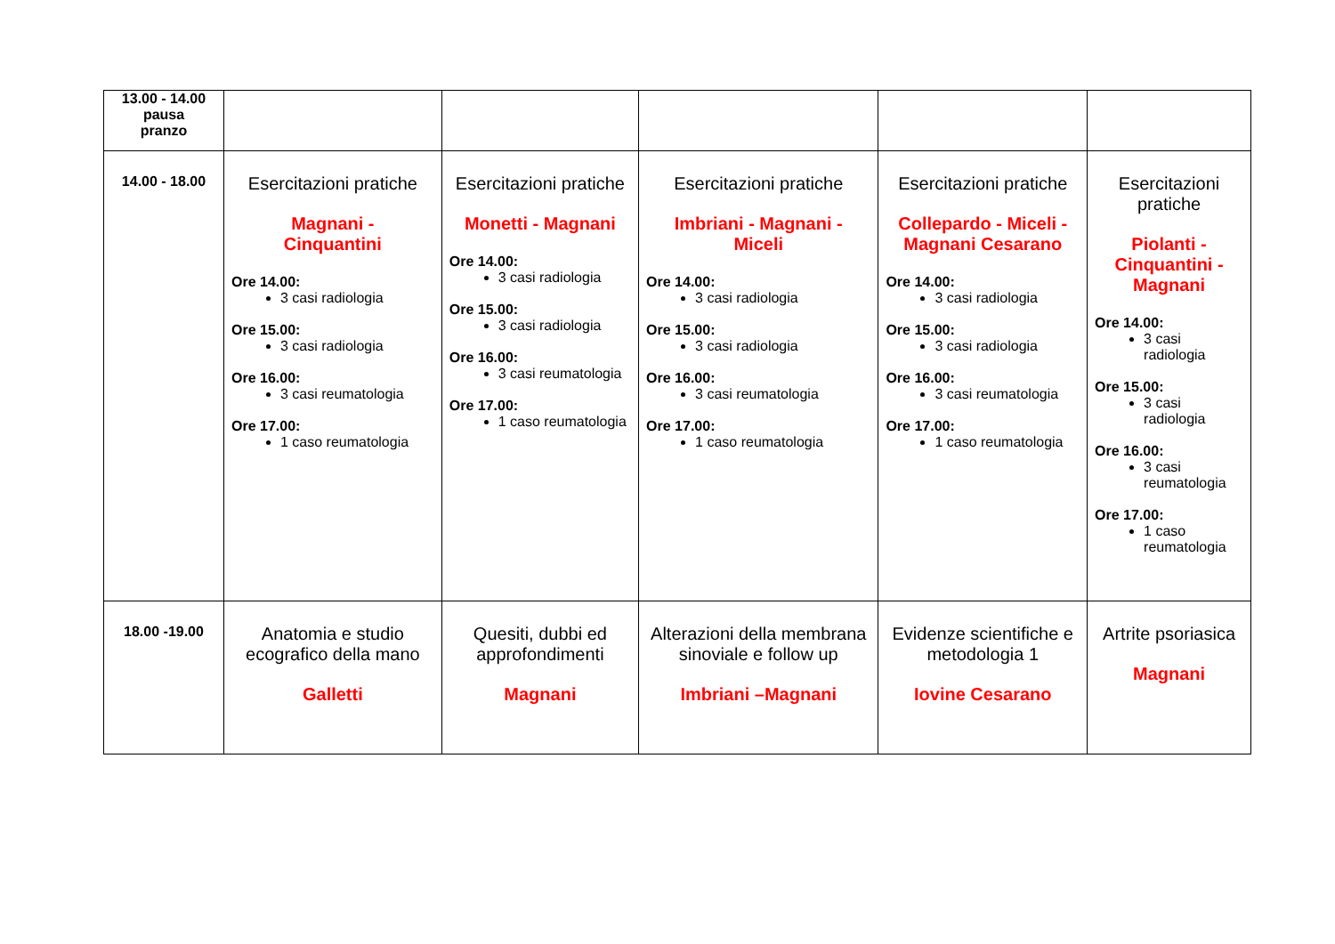| 13.00 - 14.00 pausa pranzo | | | | | |
| 14.00 - 18.00 | Esercitazioni pratiche Magnani - Cinquantini Ore 14.00: 3 casi radiologia Ore 15.00: 3 casi radiologia Ore 16.00: 3 casi reumatologia Ore 17.00: 1 caso reumatologia | Esercitazioni pratiche Monetti - Magnani Ore 14.00: 3 casi radiologia Ore 15.00: 3 casi radiologia Ore 16.00: 3 casi reumatologia Ore 17.00: 1 caso reumatologia | Esercitazioni pratiche Imbriani - Magnani - Miceli Ore 14.00: 3 casi radiologia Ore 15.00: 3 casi radiologia Ore 16.00: 3 casi reumatologia Ore 17.00: 1 caso reumatologia | Esercitazioni pratiche Collepardo - Miceli - Magnani Cesarano Ore 14.00: 3 casi radiologia Ore 15.00: 3 casi radiologia Ore 16.00: 3 casi reumatologia Ore 17.00: 1 caso reumatologia | Esercitazioni pratiche Piolanti - Cinquantini - Magnani Ore 14.00: 3 casi radiologia Ore 15.00: 3 casi radiologia Ore 16.00: 3 casi reumatologia Ore 17.00: 1 caso reumatologia |
| 18.00 -19.00 | Anatomia e studio ecografico della mano Galletti | Quesiti, dubbi ed approfondimenti Magnani | Alterazioni della membrana sinoviale e follow up Imbriani –Magnani | Evidenze scientifiche e metodologia 1 Iovine Cesarano | Artrite psoriasica Magnani |